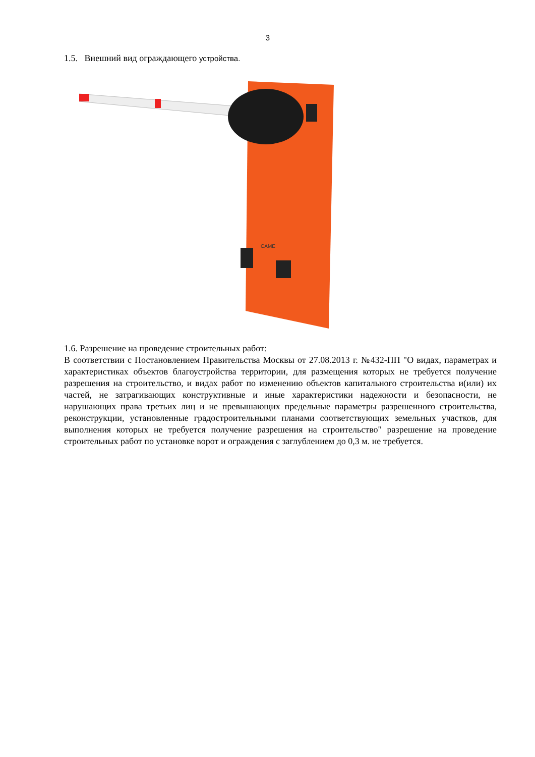3
1.5. Внешний вид ограждающего устройства.
CAME
1.6. Разрешение на проведение строительных работ:
В соответствии с Постановлением Правительства Москвы от 27.08.2013 г. №432-ПП "О видах, параметрах и характеристиках объектов благоустройства территории, для размещения которых не требуется получение разрешения на строительство, и видах работ по изменению объектов капитального строительства и(или) их частей, не затрагивающих конструктивные и иные характеристики надежности и безопасности, не нарушающих права третьих лиц и не превышающих предельные параметры разрешенного строительства, реконструкции, установленные градостроительными планами соответствующих земельных участков, для выполнения которых не требуется получение разрешения на строительство" разрешение на проведение строительных работ по установке ворот и ограждения с заглублением до 0,3 м. не требуется.